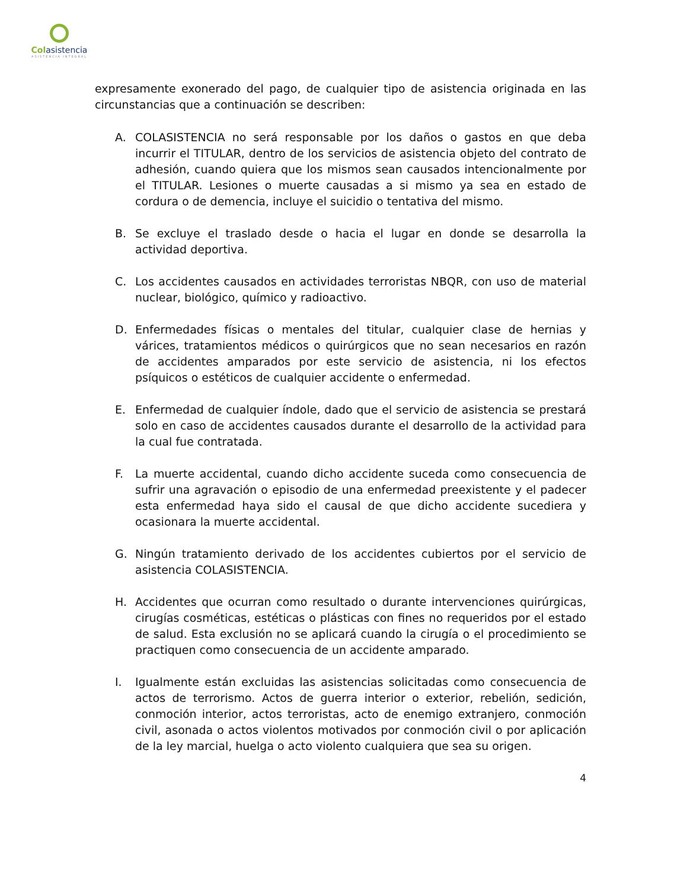Col asistencia
ASISTENCIA INTEGRAL
expresamente exonerado del pago, de cualquier tipo de asistencia originada en las circunstancias que a continuación se describen:
A.
COLASISTENCIA no será responsable por los daños o gastos en que deba incurrir el TITULAR, dentro de los servicios de asistencia objeto del contrato de adhesión, cuando quiera que los mismos sean causados intencionalmente por el TITULAR. Lesiones o muerte causadas a si mismo ya sea en estado de cordura o de demencia, incluye el suicidio o tentativa del mismo.
B.
Se excluye el traslado desde o hacia el lugar en donde se desarrolla la actividad deportiva.
C.
Los accidentes causados en actividades terroristas NBQR, con uso de material nuclear, biológico, químico y radioactivo.
D.
Enfermedades físicas o mentales del titular, cualquier clase de hernias y várices, tratamientos médicos o quirúrgicos que no sean necesarios en razón de accidentes amparados por este servicio de asistencia, ni los efectos psíquicos o estéticos de cualquier accidente o enfermedad.
E.
Enfermedad de cualquier índole, dado que el servicio de asistencia se prestará solo en caso de accidentes causados durante el desarrollo de la actividad para la cual fue contratada.
F.
La muerte accidental, cuando dicho accidente suceda como consecuencia de sufrir una agravación o episodio de una enfermedad preexistente y el padecer esta enfermedad haya sido el causal de que dicho accidente sucediera y ocasionara la muerte accidental.
G.
Ningún tratamiento derivado de los accidentes cubiertos por el servicio de asistencia COLASISTENCIA.
H.
Accidentes que ocurran como resultado o durante intervenciones quirúrgicas, cirugías cosméticas, estéticas o plásticas con fines no requeridos por el estado de salud. Esta exclusión no se aplicará cuando la cirugía o el procedimiento se practiquen como consecuencia de un accidente amparado.
I.
Igualmente están excluidas las asistencias solicitadas como consecuencia de actos de terrorismo. Actos de guerra interior o exterior, rebelión, sedición, conmoción interior, actos terroristas, acto de enemigo extranjero, conmoción civil, asonada o actos violentos motivados por conmoción civil o por aplicación de la ley marcial, huelga o acto violento cualquiera que sea su origen.
4